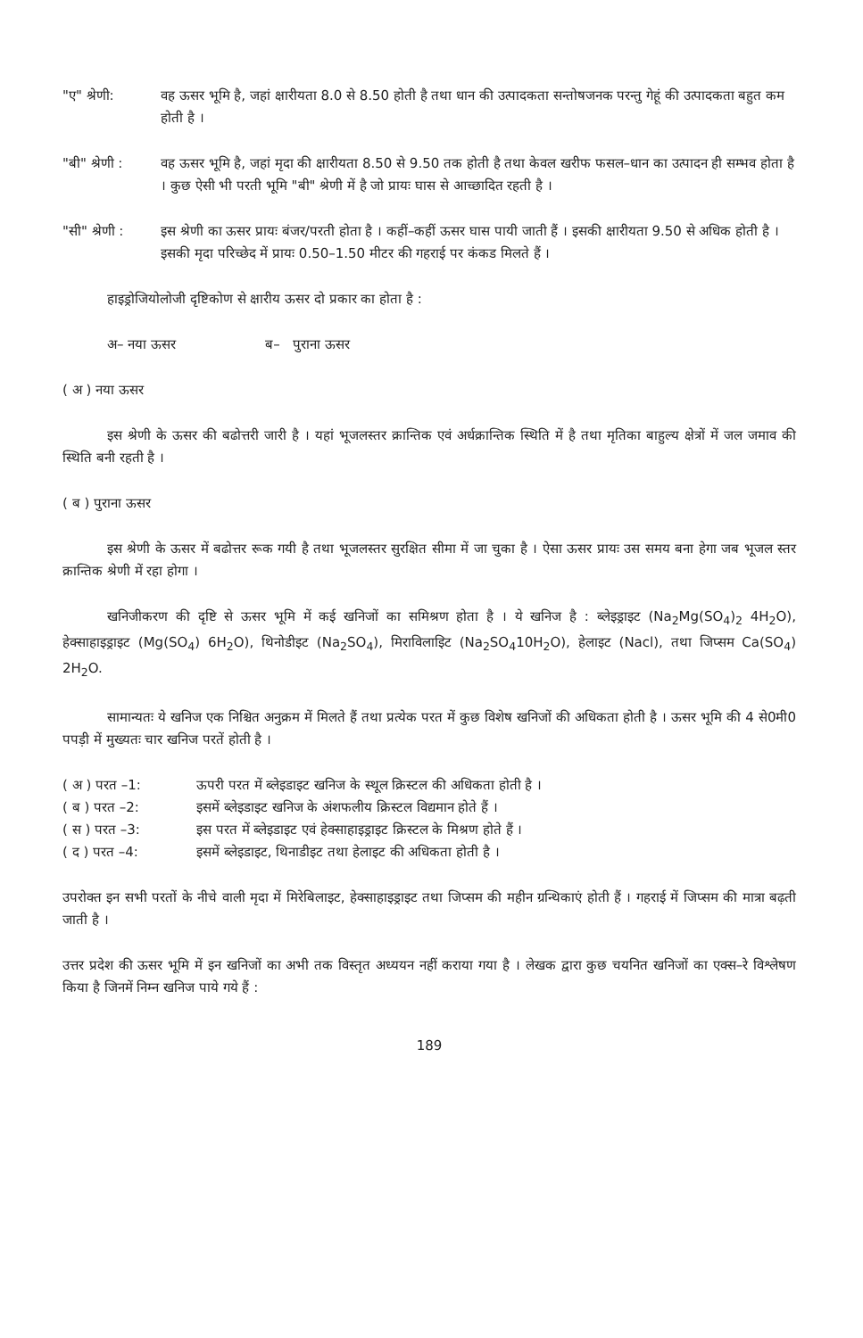"ए" श्रेणी: वह ऊसर भूमि है, जहां क्षारीयता 8.0 से 8.50 होती है तथा धान की उत्पादकता सन्तोषजनक परन्तु गेहूं की उत्पादकता बहुत कम होती है ।
"बी" श्रेणी :
वह ऊसर भूमि है, जहां मृदा की क्षारीयता 8.50 से 9.50 तक होती है तथा केवल खरीफ फसल–धान का उत्पादन ही सम्भव होता है । कुछ ऐसी भी परती भूमि "बी" श्रेणी में है जो प्रायः घास से आच्छादित रहती है ।
"सी" श्रेणी :
इस श्रेणी का ऊसर प्रायः बंजर/परती होता है । कहीं–कहीं ऊसर घास पायी जाती हैं । इसकी क्षारीयता 9.50 से अधिक होती है । इसकी मृदा परिच्छेद में प्रायः 0.50–1.50 मीटर की गहराई पर कंकड मिलते हैं ।
हाइड्रोजियोलोजी दृष्टिकोण से क्षारीय ऊसर दो प्रकार का होता है :
अ– नया ऊसर ब– पुराना ऊसर
( अ ) नया ऊसर
इस श्रेणी के ऊसर की बढोत्तरी जारी है । यहां भूजलस्तर क्रान्तिक एवं अर्धक्रान्तिक स्थिति में है तथा मृतिका बाहुल्य क्षेत्रों में जल जमाव की स्थिति बनी रहती है ।
( ब ) पुराना ऊसर
इस श्रेणी के ऊसर में बढोत्तर रूक गयी है तथा भूजलस्तर सुरक्षित सीमा में जा चुका है । ऐसा ऊसर प्रायः उस समय बना हेगा जब भूजल स्तर क्रान्तिक श्रेणी में रहा होगा ।
खनिजीकरण की दृष्टि से ऊसर भूमि में कई खनिजों का समिश्रण होता है । ये खनिज है : ब्लेइड्राइट (Na<sub>2</sub>Mg(SO<sub>4</sub>)<sub>2</sub> 4H<sub>2</sub>O), हेक्साहाइड्राइट (Mg(SO<sub>4</sub>) 6H<sub>2</sub>O), थिनोडीइट (Na<sub>2</sub>SO<sub>4</sub>), मिराविलाइिट (Na<sub>2</sub>SO<sub>4</sub>10H<sub>2</sub>O), हेलाइट (Nacl), तथा जिप्सम Ca(SO<sub>4</sub>) 2H<sub>2</sub>O.
सामान्यतः ये खनिज एक निश्चित अनुक्रम में मिलते हैं तथा प्रत्येक परत में कुछ विशेष खनिजों की अधिकता होती है । ऊसर भूमि की 4 से0मी0 पपड़ी में मुख्यतः चार खनिज परतें होती है ।
( अ ) परत –1: ऊपरी परत में ब्लेइडाइट खनिज के स्थूल क्रिस्टल की अधिकता होती है ।
( ब ) परत –2: इसमें ब्लेइडाइट खनिज के अंशफलीय क्रिस्टल विद्यमान होते हैं ।
( स ) परत –3: इस परत में ब्लेइडाइट एवं हेक्साहाइड्राइट क्रिस्टल के मिश्रण होते हैं ।
( द ) परत –4: इसमें ब्लेइडाइट, थिनाडीइट तथा हेलाइट की अधिकता होती है ।
उपरोक्त इन सभी परतों के नीचे वाली मृदा में मिरेबिलाइट, हेक्साहाइड्राइट तथा जिप्सम की महीन ग्रन्थिकाएं होती हैं । गहराई में जिप्सम की मात्रा बढ़ती जाती है ।
उत्तर प्रदेश की ऊसर भूमि में इन खनिजों का अभी तक विस्तृत अध्ययन नहीं कराया गया है । लेखक द्वारा कुछ चयनित खनिजों का एक्स–रे विश्लेषण किया है जिनमें निम्न खनिज पाये गये हैं :
189